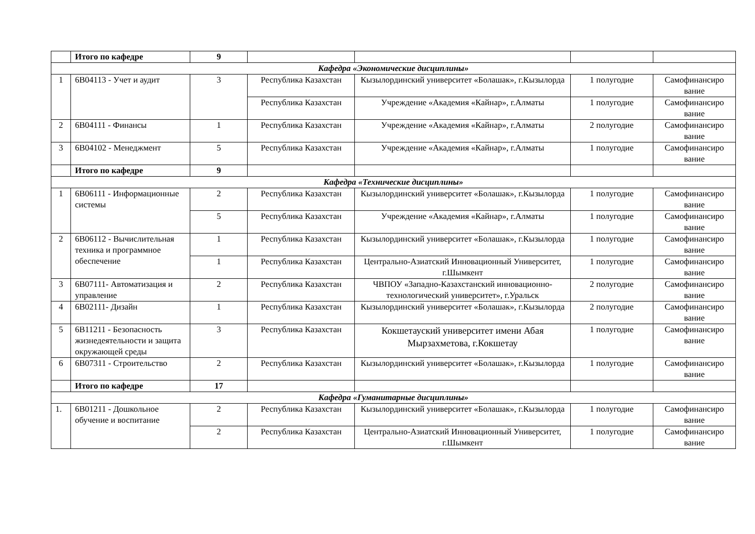| | Итого по кафедре | 9 | | | | |
| Кафедра «Экономические дисциплины» | | | | | | |
| 1 | 6В04113 - Учет и аудит | 3 | Республика Казахстан | Кызылординский университет «Болашак», г.Кызылорда | 1 полугодие | Самофинансиро вание |
| | | | Республика Казахстан | Учреждение «Академия «Кайнар», г.Алматы | 1 полугодие | Самофинансиро вание |
| 2 | 6В04111 - Финансы | 1 | Республика Казахстан | Учреждение «Академия «Кайнар», г.Алматы | 2 полугодие | Самофинансиро вание |
| 3 | 6В04102 - Менеджмент | 5 | Республика Казахстан | Учреждение «Академия «Кайнар», г.Алматы | 1 полугодие | Самофинансиро вание |
| | Итого по кафедре | 9 | | | | |
| Кафедра «Технические дисциплины» | | | | | | |
| 1 | 6В06111 - Информационные системы | 2 | Республика Казахстан | Кызылординский университет «Болашак», г.Кызылорда | 1 полугодие | Самофинансиро вание |
| | | 5 | Республика Казахстан | Учреждение «Академия «Кайнар», г.Алматы | 1 полугодие | Самофинансиро вание |
| 2 | 6В06112 - Вычислительная техника и программное обеспечение | 1 | Республика Казахстан | Кызылординский университет «Болашак», г.Кызылорда | 1 полугодие | Самофинансиро вание |
| | | 1 | Республика Казахстан | Центрально-Азиатский Инновационный Университет, г.Шымкент | 1 полугодие | Самофинансиро вание |
| 3 | 6В07111- Автоматизация и управление | 2 | Республика Казахстан | ЧВПОУ «Западно-Казахстанский инновационно-технологический университет», г.Уральск | 2 полугодие | Самофинансиро вание |
| 4 | 6В02111- Дизайн | 1 | Республика Казахстан | Кызылординский университет «Болашак», г.Кызылорда | 2 полугодие | Самофинансиро вание |
| 5 | 6В11211 - Безопасность жизнедеятельности и защита окружающей среды | 3 | Республика Казахстан | Кокшетауский университет имени Абая Мырзахметова, г.Кокшетау | 1 полугодие | Самофинансиро вание |
| 6 | 6В07311 - Строительство | 2 | Республика Казахстан | Кызылординский университет «Болашак», г.Кызылорда | 1 полугодие | Самофинансиро вание |
| | Итого по кафедре | 17 | | | | |
| Кафедра «Гуманитарные дисциплины» | | | | | | |
| 1. | 6В01211 - Дошкольное обучение и воспитание | 2 | Республика Казахстан | Кызылординский университет «Болашак», г.Кызылорда | 1 полугодие | Самофинансиро вание |
| | | 2 | Республика Казахстан | Центрально-Азиатский Инновационный Университет, г.Шымкент | 1 полугодие | Самофинансиро вание |